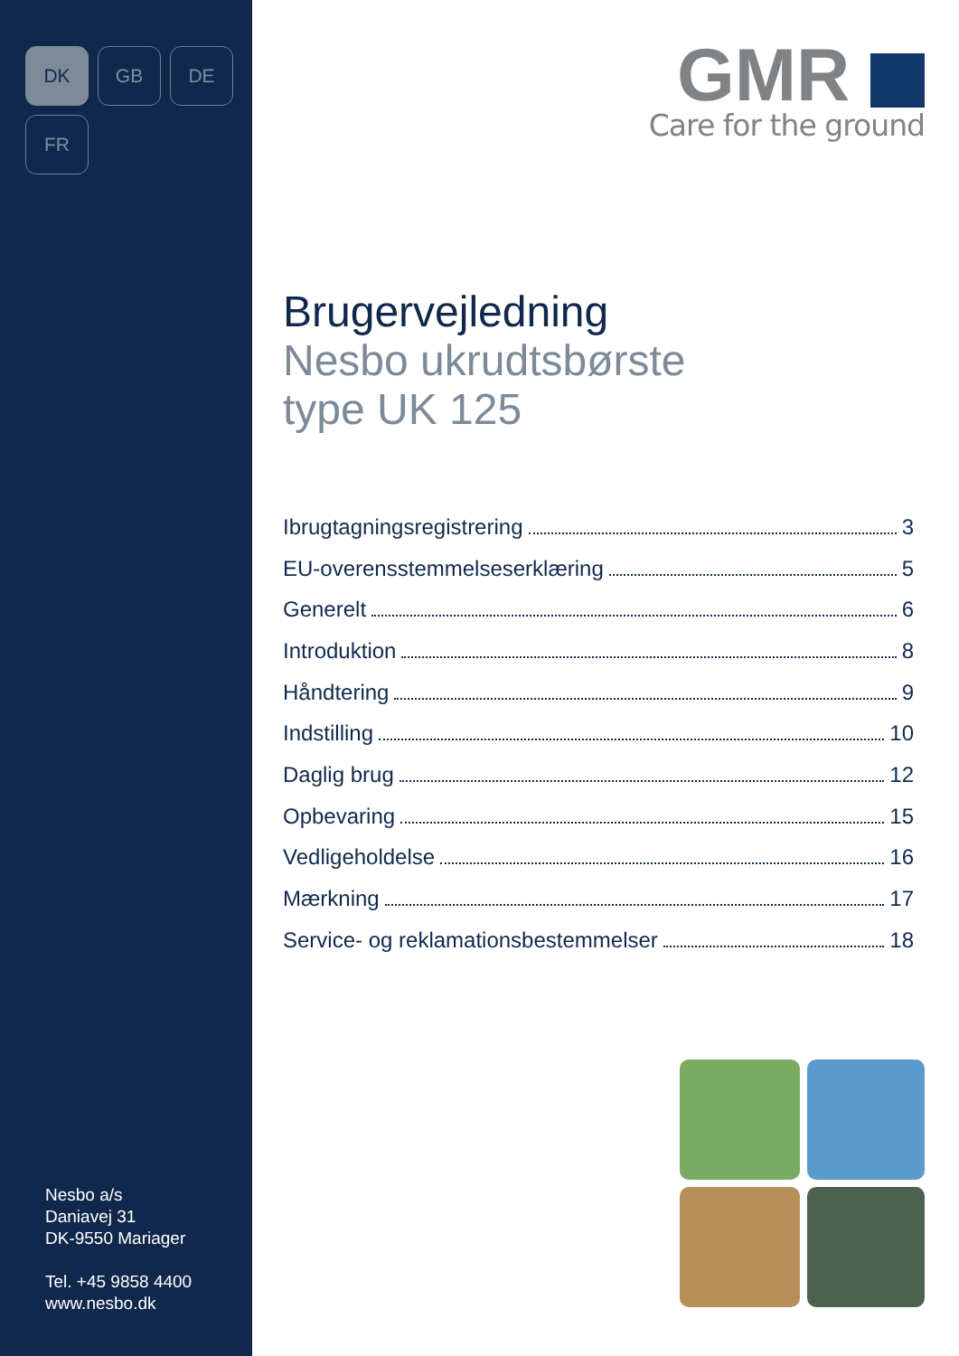DK
GB
DE
FR
Nesbo a/s
Daniavej 31
DK-9550 Mariager
Tel. +45 9858 4400
www.nesbo.dk
GMR
Care for the ground
Brugervejledning
Nesbo ukrudtsbørste
type UK 125
Ibrugtagningsregistrering 3
EU-overensstemmelseserklæring 5
Generelt 6
Introduktion 8
Håndtering 9
Indstilling 10
Daglig brug 12
Opbevaring 15
Vedligeholdelse 16
Mærkning 17
Service- og reklamationsbestemmelser 18